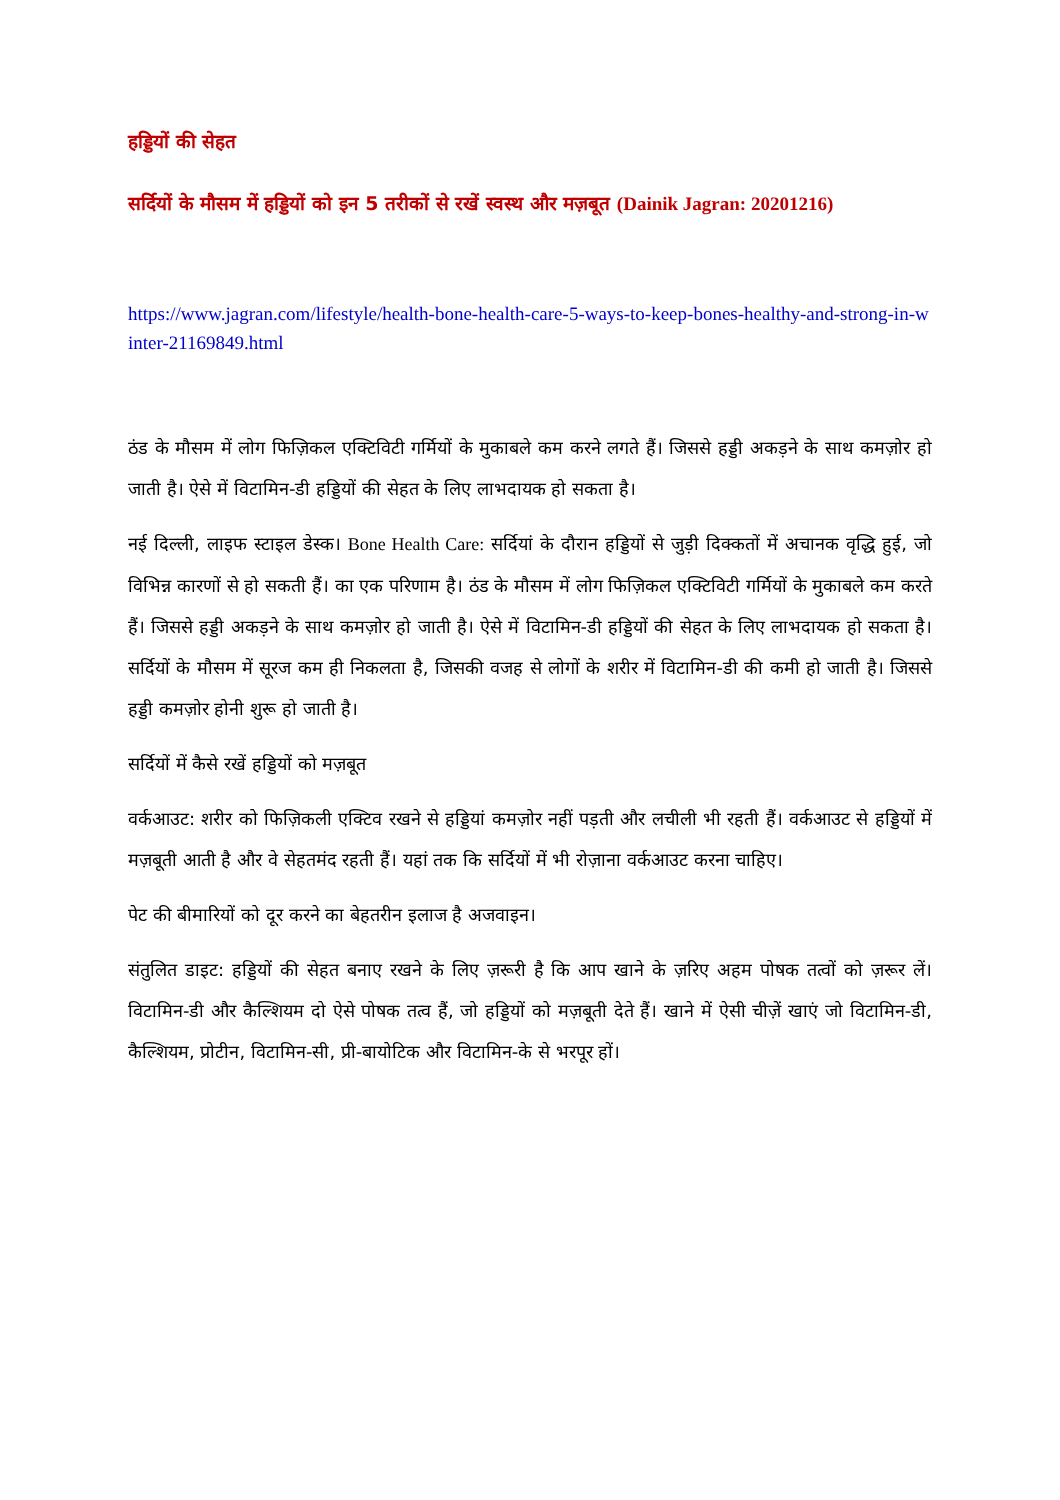हड्डियों की सेहत
सर्दियों के मौसम में हड्डियों को इन 5 तरीकों से रखें स्वस्थ और मज़बूत (Dainik Jagran: 20201216)
https://www.jagran.com/lifestyle/health-bone-health-care-5-ways-to-keep-bones-healthy-and-strong-in-winter-21169849.html
ठंड के मौसम में लोग फिज़िकल एक्टिविटी गर्मियों के मुकाबले कम करने लगते हैं। जिससे हड्डी अकड़ने के साथ कमज़ोर हो जाती है। ऐसे में विटामिन-डी हड्डियों की सेहत के लिए लाभदायक हो सकता है।
नई दिल्ली, लाइफ स्टाइल डेस्क। Bone Health Care: सर्दियां के दौरान हड्डियों से जुड़ी दिक्कतों में अचानक वृद्धि हुई, जो विभिन्न कारणों से हो सकती हैं। का एक परिणाम है। ठंड के मौसम में लोग फिज़िकल एक्टिविटी गर्मियों के मुकाबले कम करते हैं। जिससे हड्डी अकड़ने के साथ कमज़ोर हो जाती है। ऐसे में विटामिन-डी हड्डियों की सेहत के लिए लाभदायक हो सकता है। सर्दियों के मौसम में सूरज कम ही निकलता है, जिसकी वजह से लोगों के शरीर में विटामिन-डी की कमी हो जाती है। जिससे हड्डी कमज़ोर होनी शुरू हो जाती है।
सर्दियों में कैसे रखें हड्डियों को मज़बूत
वर्कआउट: शरीर को फिज़िकली एक्टिव रखने से हड्डियां कमज़ोर नहीं पड़ती और लचीली भी रहती हैं। वर्कआउट से हड्डियों में मज़बूती आती है और वे सेहतमंद रहती हैं। यहां तक कि सर्दियों में भी रोज़ाना वर्कआउट करना चाहिए।
पेट की बीमारियों को दूर करने का बेहतरीन इलाज है अजवाइन।
संतुलित डाइट: हड्डियों की सेहत बनाए रखने के लिए ज़रूरी है कि आप खाने के ज़रिए अहम पोषक तत्वों को ज़रूर लें। विटामिन-डी और कैल्शियम दो ऐसे पोषक तत्व हैं, जो हड्डियों को मज़बूती देते हैं। खाने में ऐसी चीज़ें खाएं जो विटामिन-डी, कैल्शियम, प्रोटीन, विटामिन-सी, प्री-बायोटिक और विटामिन-के से भरपूर हों।